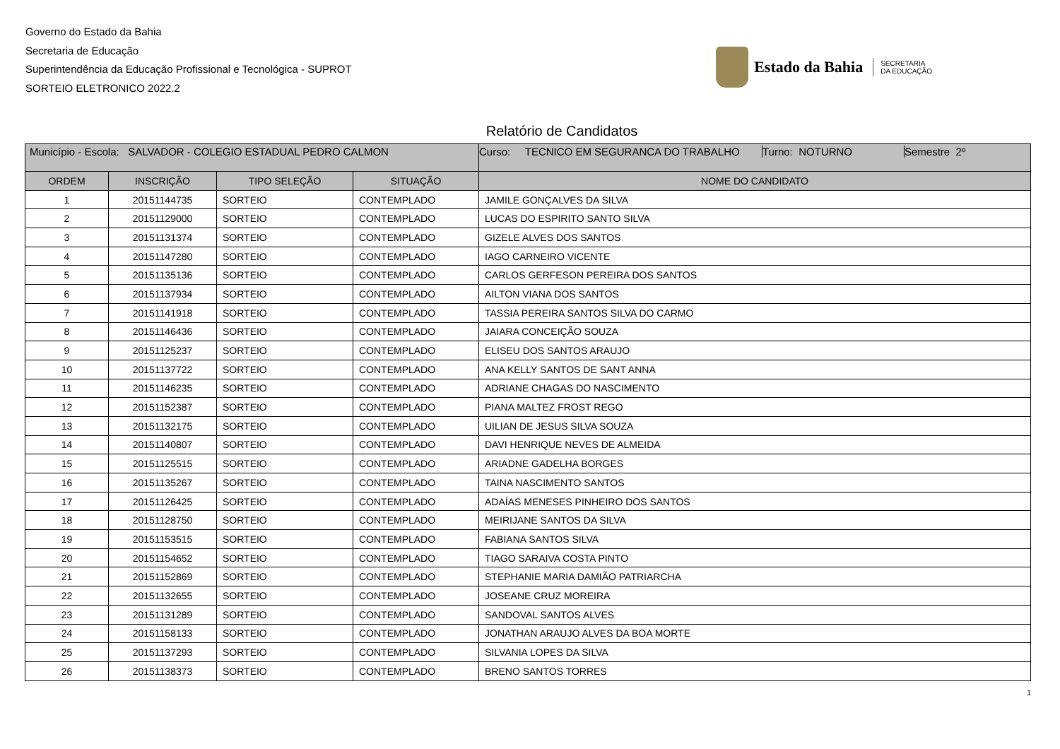Governo do Estado da Bahia
Secretaria de Educação
Superintendência da Educação Profissional e Tecnológica - SUPROT
SORTEIO ELETRONICO 2022.2
Estado da Bahia SECRETARIA
DA EDUCAÇÃO
Relatório de Candidatos
| Município - Escola: SALVADOR - COLEGIO ESTADUAL PEDRO CALMON | | | | Curso: TECNICO EM SEGURANCA DO TRABALHO Turno: NOTURNO Semestre 2º |
| ORDEM | INSCRIÇÃO | TIPO SELEÇÃO | SITUAÇÃO | NOME DO CANDIDATO |
| 1 | 20151144735 | SORTEIO | CONTEMPLADO | JAMILE GONÇALVES DA SILVA |
| 2 | 20151129000 | SORTEIO | CONTEMPLADO | LUCAS DO ESPIRITO SANTO SILVA |
| 3 | 20151131374 | SORTEIO | CONTEMPLADO | GIZELE ALVES DOS SANTOS |
| 4 | 20151147280 | SORTEIO | CONTEMPLADO | IAGO CARNEIRO VICENTE |
| 5 | 20151135136 | SORTEIO | CONTEMPLADO | CARLOS GERFESON PEREIRA DOS SANTOS |
| 6 | 20151137934 | SORTEIO | CONTEMPLADO | AILTON VIANA DOS SANTOS |
| 7 | 20151141918 | SORTEIO | CONTEMPLADO | TASSIA PEREIRA SANTOS SILVA DO CARMO |
| 8 | 20151146436 | SORTEIO | CONTEMPLADO | JAIARA CONCEIÇÃO SOUZA |
| 9 | 20151125237 | SORTEIO | CONTEMPLADO | ELISEU DOS SANTOS ARAUJO |
| 10 | 20151137722 | SORTEIO | CONTEMPLADO | ANA KELLY SANTOS DE SANT ANNA |
| 11 | 20151146235 | SORTEIO | CONTEMPLADO | ADRIANE CHAGAS DO NASCIMENTO |
| 12 | 20151152387 | SORTEIO | CONTEMPLADO | PIANA MALTEZ FROST REGO |
| 13 | 20151132175 | SORTEIO | CONTEMPLADO | UILIAN DE JESUS SILVA SOUZA |
| 14 | 20151140807 | SORTEIO | CONTEMPLADO | DAVI HENRIQUE NEVES DE ALMEIDA |
| 15 | 20151125515 | SORTEIO | CONTEMPLADO | ARIADNE GADELHA BORGES |
| 16 | 20151135267 | SORTEIO | CONTEMPLADO | TAINA NASCIMENTO SANTOS |
| 17 | 20151126425 | SORTEIO | CONTEMPLADO | ADAÍAS MENESES PINHEIRO DOS SANTOS |
| 18 | 20151128750 | SORTEIO | CONTEMPLADO | MEIRIJANE SANTOS DA SILVA |
| 19 | 20151153515 | SORTEIO | CONTEMPLADO | FABIANA SANTOS SILVA |
| 20 | 20151154652 | SORTEIO | CONTEMPLADO | TIAGO SARAIVA COSTA PINTO |
| 21 | 20151152869 | SORTEIO | CONTEMPLADO | STEPHANIE MARIA DAMIÃO PATRIARCHA |
| 22 | 20151132655 | SORTEIO | CONTEMPLADO | JOSEANE CRUZ MOREIRA |
| 23 | 20151131289 | SORTEIO | CONTEMPLADO | SANDOVAL SANTOS ALVES |
| 24 | 20151158133 | SORTEIO | CONTEMPLADO | JONATHAN ARAUJO ALVES DA BOA MORTE |
| 25 | 20151137293 | SORTEIO | CONTEMPLADO | SILVANIA LOPES DA SILVA |
| 26 | 20151138373 | SORTEIO | CONTEMPLADO | BRENO SANTOS TORRES |
1